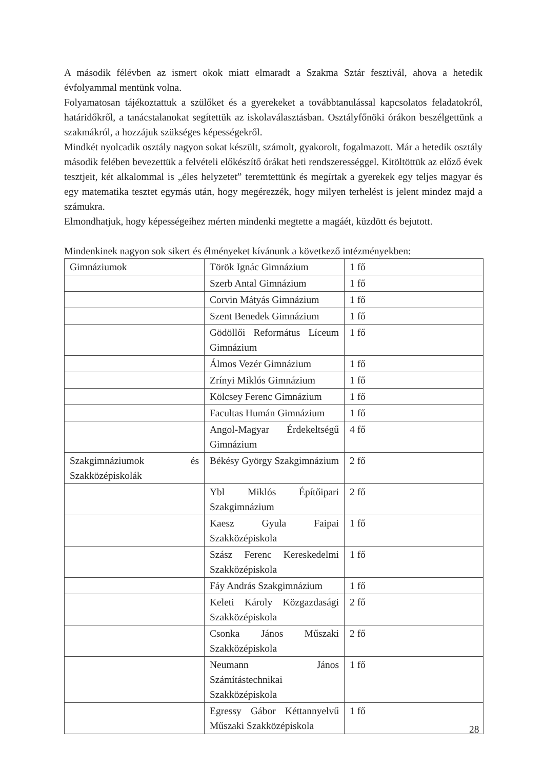A második félévben az ismert okok miatt elmaradt a Szakma Sztár fesztivál, ahova a hetedik évfolyammal mentünk volna.
Folyamatosan tájékoztattuk a szülőket és a gyerekeket a továbbtanulással kapcsolatos feladatokról, határidőkről, a tanácstalanokat segítettük az iskolaválasztásban. Osztályfőnöki órákon beszélgettünk a szakmákról, a hozzájuk szükséges képességekről.
Mindkét nyolcadik osztály nagyon sokat készült, számolt, gyakorolt, fogalmazott. Már a hetedik osztály második felében bevezettük a felvételi előkészítő órákat heti rendszerességgel. Kitöltöttük az előző évek tesztjeit, két alkalommal is „éles helyzetet” teremtettünk és megírtak a gyerekek egy teljes magyar és egy matematika tesztet egymás után, hogy megérezzék, hogy milyen terhelést is jelent mindez majd a számukra.
Elmondhatjuk, hogy képességeihez mérten mindenki megtette a magáét, küzdött és bejutott.
Mindenkinek nagyon sok sikert és élményeket kívánunk a következő intézményekben:
| Gimnáziumok | Török Ignác Gimnázium | 1 fő |
| | Szerb Antal Gimnázium | 1 fő |
| | Corvin Mátyás Gimnázium | 1 fő |
| | Szent Benedek Gimnázium | 1 fő |
| | Gödöllői Református Líceum Gimnázium | 1 fő |
| | Álmos Vezér Gimnázium | 1 fő |
| | Zrínyi Miklós Gimnázium | 1 fő |
| | Kölcsey Ferenc Gimnázium | 1 fő |
| | Facultas Humán Gimnázium | 1 fő |
| | Angol-Magyar Érdekeltségű Gimnázium | 4 fő |
| Szakgimnáziumok és Szakközépiskolák | Békésy György Szakgimnázium | 2 fő |
| | Ybl Miklós Építőipari Szakgimnázium | 2 fő |
| | Kaesz Gyula Faipai Szakközépiskola | 1 fő |
| | Szász Ferenc Kereskedelmi Szakközépiskola | 1 fő |
| | Fáy András Szakgimnázium | 1 fő |
| | Keleti Károly Közgazdasági Szakközépiskola | 2 fő |
| | Csonka János Műszaki Szakközépiskola | 2 fő |
| | Neumann János Számítástechnikai Szakközépiskola | 1 fő |
| | Egressy Gábor Kéttannyelvű Műszaki Szakközépiskola | 1 fő |
28